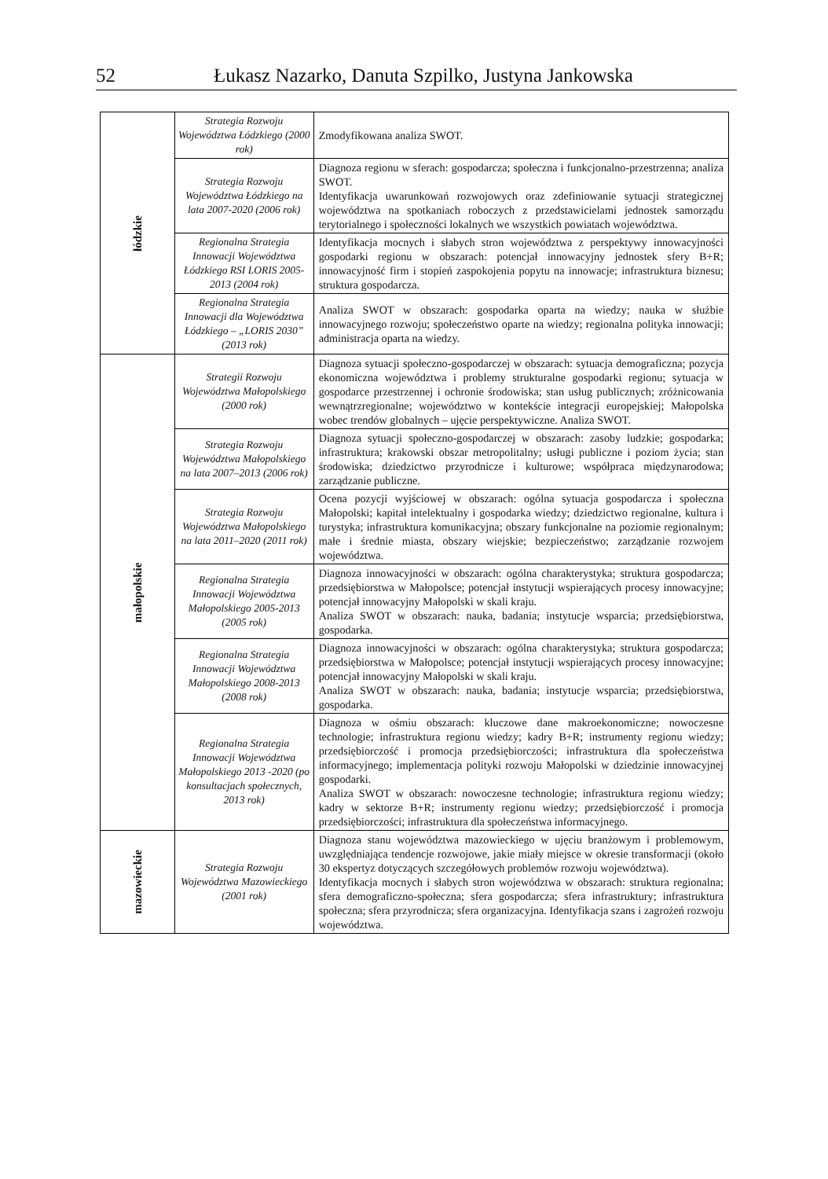52 Łukasz Nazarko, Danuta Szpilko, Justyna Jankowska
| łódzkie | Strategia Rozwoju Województwa Łódzkiego (2000 rok) | Zmodyfikowana analiza SWOT. |
| | Strategia Rozwoju Województwa Łódzkiego na lata 2007-2020 (2006 rok) | Diagnoza regionu w sferach: gospodarcza; społeczna i funkcjonalno-przestrzenna; analiza SWOT. Identyfikacja uwarunkowań rozwojowych oraz zdefiniowanie sytuacji strategicznej województwa na spotkaniach roboczych z przedstawicielami jednostek samorządu terytorialnego i społeczności lokalnych we wszystkich powiatach województwa. |
| | Regionalna Strategia Innowacji Województwa Łódzkiego RSI LORIS 2005-2013 (2004 rok) | Identyfikacja mocnych i słabych stron województwa z perspektywy innowacyjności gospodarki regionu w obszarach: potencjał innowacyjny jednostek sfery B+R; innowacyjność firm i stopień zaspokojenia popytu na innowacje; infrastruktura biznesu; struktura gospodarcza. |
| | Regionalna Strategia Innowacji dla Województwa Łódzkiego – „LORIS 2030” (2013 rok) | Analiza SWOT w obszarach: gospodarka oparta na wiedzy; nauka w służbie innowacyjnego rozwoju; społeczeństwo oparte na wiedzy; regionalna polityka innowacji; administracja oparta na wiedzy. |
| małopolskie | Strategii Rozwoju Województwa Małopolskiego (2000 rok) | Diagnoza sytuacji społeczno-gospodarczej w obszarach: sytuacja demograficzna; pozycja ekonomiczna województwa i problemy strukturalne gospodarki regionu; sytuacja w gospodarce przestrzennej i ochronie środowiska; stan usług publicznych; zróżnicowania wewnątrzregionalne; województwo w kontekście integracji europejskiej; Małopolska wobec trendów globalnych – ujęcie perspektywiczne. Analiza SWOT. |
| | Strategia Rozwoju Województwa Małopolskiego na lata 2007–2013 (2006 rok) | Diagnoza sytuacji społeczno-gospodarczej w obszarach: zasoby ludzkie; gospodarka; infrastruktura; krakowski obszar metropolitalny; usługi publiczne i poziom życia; stan środowiska; dziedzictwo przyrodnicze i kulturowe; współpraca międzynarodowa; zarządzanie publiczne. |
| | Strategia Rozwoju Województwa Małopolskiego na lata 2011–2020 (2011 rok) | Ocena pozycji wyjściowej w obszarach: ogólna sytuacja gospodarcza i społeczna Małopolski; kapitał intelektualny i gospodarka wiedzy; dziedzictwo regionalne, kultura i turystyka; infrastruktura komunikacyjna; obszary funkcjonalne na poziomie regionalnym; małe i średnie miasta, obszary wiejskie; bezpieczeństwo; zarządzanie rozwojem województwa. |
| | Regionalna Strategia Innowacji Województwa Małopolskiego 2005-2013 (2005 rok) | Diagnoza innowacyjności w obszarach: ogólna charakterystyka; struktura gospodarcza; przedsiębiorstwa w Małopolsce; potencjał instytucji wspierających procesy innowacyjne; potencjał innowacyjny Małopolski w skali kraju. Analiza SWOT w obszarach: nauka, badania; instytucje wsparcia; przedsiębiorstwa, gospodarka. |
| | Regionalna Strategia Innowacji Województwa Małopolskiego 2008-2013 (2008 rok) | Diagnoza innowacyjności w obszarach: ogólna charakterystyka; struktura gospodarcza; przedsiębiorstwa w Małopolsce; potencjał instytucji wspierających procesy innowacyjne; potencjał innowacyjny Małopolski w skali kraju. Analiza SWOT w obszarach: nauka, badania; instytucje wsparcia; przedsiębiorstwa, gospodarka. |
| | Regionalna Strategia Innowacji Województwa Małopolskiego 2013 -2020 (po konsultacjach społecznych, 2013 rok) | Diagnoza w ośmiu obszarach: kluczowe dane makroekonomiczne; nowoczesne technologie; infrastruktura regionu wiedzy; kadry B+R; instrumenty regionu wiedzy; przedsiębiorczość i promocja przedsiębiorczości; infrastruktura dla społeczeństwa informacyjnego; implementacja polityki rozwoju Małopolski w dziedzinie innowacyjnej gospodarki. Analiza SWOT w obszarach: nowoczesne technologie; infrastruktura regionu wiedzy; kadry w sektorze B+R; instrumenty regionu wiedzy; przedsiębiorczość i promocja przedsiębiorczości; infrastruktura dla społeczeństwa informacyjnego. |
| mazowieckie | Strategia Rozwoju Województwa Mazowieckiego (2001 rok) | Diagnoza stanu województwa mazowieckiego w ujęciu branżowym i problemowym, uwzględniająca tendencje rozwojowe, jakie miały miejsce w okresie transformacji (około 30 ekspertyz dotyczących szczegółowych problemów rozwoju województwa). Identyfikacja mocnych i słabych stron województwa w obszarach: struktura regionalna; sfera demograficzno-społeczna; sfera gospodarcza; sfera infrastruktury; infrastruktura społeczna; sfera przyrodnicza; sfera organizacyjna. Identyfikacja szans i zagrożeń rozwoju województwa. |